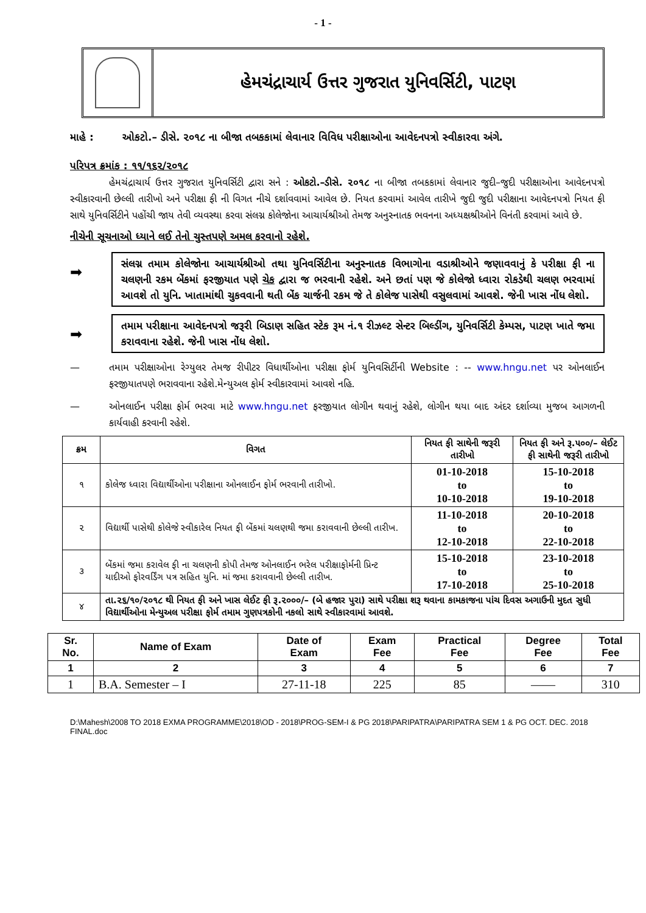- 1 -
હેમચંદ્રાચાર્ય ઉત્તર ગુજરાત યુનિવર્સિટી, પાટણ
માહે : ઓકટો.– ડીસે. ૨૦૧૮ ના બીજા તબકકામાં લેવાનાર વિવિધ પરીક્ષાઓના આવેદનપત્રો સ્વીકારવા અંગે.
પરિપત્ર ક્રમાંક : ૧૧/૧૬૨/૨૦૧૮
હેમચંદ્રાચાર્ય ઉત્તર ગુજરાત યુનિવર્સિટી દ્વારા સને : ઓકટો.–ડીસે. ૨૦૧૮ ના બીજા તબકકામાં લેવાનાર જુદી–જુદી પરીક્ષાઓના આવેદનપત્રો સ્વીકારવાની છેલ્લી તારીખો અને પરીક્ષા ફી ની વિગત નીચે દર્શાવવામાં આવેલ છે. નિયત કરવામાં આવેલ તારીખે જુદી જુદી પરીક્ષાના આવેદનપત્રો નિયત ફી સાથે યુનિવર્સિટીને પહોંચી જાય તેવી વ્યવસ્થા કરવા સંલગ્ન કોલેજોના આચાર્યશ્રીઓ તેમજ અનુસ્નાતક ભવનના અધ્યક્ષશ્રીઓને વિનંતી કરવામાં આવે છે.
નીચેની સૂચનાઓ ધ્યાને લઈ તેનો ચુસ્તપણે અમલ કરવાનો રહેશે.
➡
સંલગ્ન તમામ કોલેજોના આચાર્યશ્રીઓ તથા યુનિવર્સિટીના અનુસ્નાતક વિભાગોના વડાશ્રીઓને જણાવવાનું કે પરીક્ષા ફી ના ચલણની રકમ બેંકમાં ફરજીયાત પણે ચેક દ્વારા જ ભરવાની રહેશે. અને છતાં પણ જે કોલેજો ધ્વારા રોકડેથી ચલણ ભરવામાં આવશે તો યુનિ. ખાતામાંથી ચુકવવાની થતી બેંક ચાર્જની રકમ જે તે કોલેજ પાસેથી વસુલવામાં આવશે. જેની ખાસ નોંધ લેશો.
➡
તમામ પરીક્ષાના આવેદનપત્રો જરૂરી બિડાણ સહિત સ્ટેક રૂમ નં.૧ રીઝલ્ટ સેન્ટર બિલ્ડીંગ, યુનિવર્સિટી કેમ્પસ, પાટણ ખાતે જમા કરાવવાના રહેશે. જેની ખાસ નોંધ લેશો.
— તમામ પરીક્ષાઓના રેગ્યુલર તેમજ રીપીટર વિધાર્થીઓના પરીક્ષા ફોર્મ યુનિવસિર્ટીની Website : -- www.hngu.net પર ઓનલાઈન ફરજીયાતપણે ભરાવવાના રહેશે.મેન્યુઅલ ફોર્મ સ્વીકારવામાં આવશે નહિ.
— ઓનલાઈન પરીક્ષા ફોર્મ ભરવા માટે www.hngu.net ફરજીયાત લોગીન થવાનું રહેશે, લોગીન થયા બાદ અંદર દર્શાવ્યા મુજબ આગળની કાર્યવાહી કરવાની રહેશે.
| ક્રમ | વિગત | નિયત ફી સાથેની જરૂરી તારીખો | નિયત ફી અને રૂ.૫૦૦/– લેઈટ ફી સાથેની જરૂરી તારીખો |
| --- | --- | --- | --- |
| ૧ | કોલેજ ધ્વારા વિદ્યાર્થીઓના પરીક્ષાના ઓનલાઈન ફોર્મ ભરવાની તારીખો. | 01-10-2018 to 10-10-2018 | 15-10-2018 to 19-10-2018 |
| ૨ | વિદ્યાર્થી પાસેથી કોલેજે સ્વીકારેલ નિયત ફી બેંકમાં ચલણથી જમા કરાવવાની છેલ્લી તારીખ. | 11-10-2018 to 12-10-2018 | 20-10-2018 to 22-10-2018 |
| ૩ | બેંકમાં જમા કરાવેલ ફી ના ચલણની કોપી તેમજ ઓનલાઈન ભરેલ પરીક્ષાફોર્મની પ્રિન્ટ યાદીઓ ફોરવર્ડિંગ પત્ર સહિત યુનિ. માં જમા કરાવવાની છેલ્લી તારીખ. | 15-10-2018 to 17-10-2018 | 23-10-2018 to 25-10-2018 |
| ૪ | તા.૨૬/૧૦/૨૦૧૮ થી નિયત ફી અને ખાસ લેઈટ ફી રૂ.૨૦૦૦/– (બે હજાર પુરા) સાથે પરીક્ષા શરૂ થવાના કામકાજના પાંચ દિવસ અગાઉની મુદત સુધી વિદ્યાર્થીઓના મેન્યુઅલ પરીક્ષા ફોર્મ તમામ ગુણપત્રકોની નકલો સાથે સ્વીકારવામાં આવશે. | | |
| Sr. No. | Name of Exam | Date of Exam | Exam Fee | Practical Fee | Degree Fee | Total Fee |
| --- | --- | --- | --- | --- | --- | --- |
| 1 | 2 | 3 | 4 | 5 | 6 | 7 |
| 1 | B.A. Semester – I | 27-11-18 | 225 | 85 | —— | 310 |
D:\Mahesh\2008 TO 2018 EXMA PROGRAMME\2018\OD - 2018\PROG-SEM-I & PG 2018\PARIPATRA\PARIPATRA SEM 1 & PG OCT. DEC. 2018 FINAL.doc